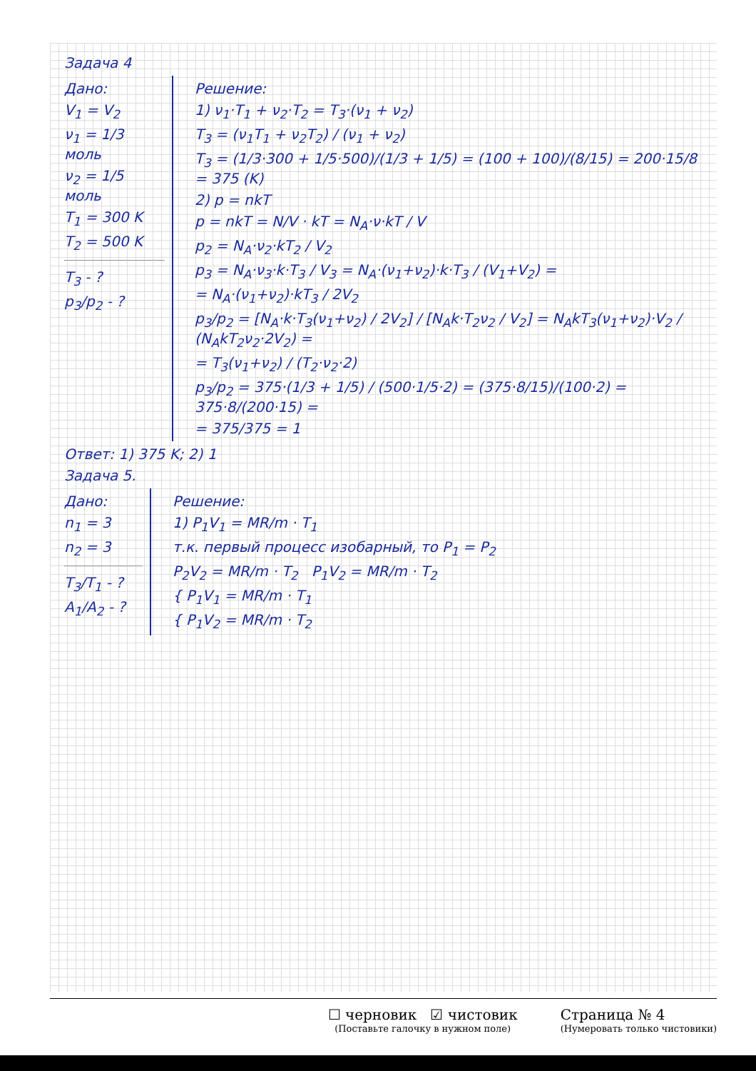Задача 4
Дано:
V<sub>1</sub> = V<sub>2</sub>
ν<sub>1</sub> = 1/3 моль
ν<sub>2</sub> = 1/5 моль
T<sub>1</sub> = 300 K
T<sub>2</sub> = 500 K
T<sub>3</sub> - ?
p<sub>3</sub>/p<sub>2</sub> - ?
Решение:
1) ν<sub>1</sub>·T<sub>1</sub> + ν<sub>2</sub>·T<sub>2</sub> = T<sub>3</sub>·(ν<sub>1</sub> + ν<sub>2</sub>)
T<sub>3</sub> = (ν<sub>1</sub>T<sub>1</sub> + ν<sub>2</sub>T<sub>2</sub>) / (ν<sub>1</sub> + ν<sub>2</sub>)
T<sub>3</sub> = (1/3·300 + 1/5·500)/(1/3 + 1/5) = (100 + 100)/(8/15) = 200·15/8 = 375 (K)
2) p = nkT
p = nkT = N/V · kT = N<sub>A</sub>·ν·kT / V
p<sub>2</sub> = N<sub>A</sub>·ν<sub>2</sub>·kT<sub>2</sub> / V<sub>2</sub>
p<sub>3</sub> = N<sub>A</sub>·ν<sub>3</sub>·k·T<sub>3</sub> / V<sub>3</sub> = N<sub>A</sub>·(ν<sub>1</sub>+ν<sub>2</sub>)·k·T<sub>3</sub> / (V<sub>1</sub>+V<sub>2</sub>) =
= N<sub>A</sub>·(ν<sub>1</sub>+ν<sub>2</sub>)·kT<sub>3</sub> / 2V<sub>2</sub>
p<sub>3</sub>/p<sub>2</sub> = [N<sub>A</sub>·k·T<sub>3</sub>(ν<sub>1</sub>+ν<sub>2</sub>) / 2V<sub>2</sub>] / [N<sub>A</sub>k·T<sub>2</sub>ν<sub>2</sub> / V<sub>2</sub>] = N<sub>A</sub>kT<sub>3</sub>(ν<sub>1</sub>+ν<sub>2</sub>)·V<sub>2</sub> / (N<sub>A</sub>kT<sub>2</sub>ν<sub>2</sub>·2V<sub>2</sub>) =
= T<sub>3</sub>(ν<sub>1</sub>+ν<sub>2</sub>) / (T<sub>2</sub>·ν<sub>2</sub>·2)
p<sub>3</sub>/p<sub>2</sub> = 375·(1/3 + 1/5) / (500·1/5·2) = (375·8/15)/(100·2) = 375·8/(200·15) =
= 375/375 = 1
Ответ: 1) 375 K; 2) 1
Задача 5.
Дано:
n<sub>1</sub> = 3
n<sub>2</sub> = 3
T<sub>3</sub>/T<sub>1</sub> - ?
A<sub>1</sub>/A<sub>2</sub> - ?
Решение:
1) P<sub>1</sub>V<sub>1</sub> = MR/m · T<sub>1</sub>
т.к. первый процесс изобарный, то P<sub>1</sub> = P<sub>2</sub>
P<sub>2</sub>V<sub>2</sub> = MR/m · T<sub>2</sub> P<sub>1</sub>V<sub>2</sub> = MR/m · T<sub>2</sub>
{ P<sub>1</sub>V<sub>1</sub> = MR/m · T<sub>1</sub>
{ P<sub>1</sub>V<sub>2</sub> = MR/m · T<sub>2</sub>
☐ черновик ☑ чистовик
(Поставьте галочку в нужном поле)
Страница № 4
(Нумеровать только чистовики)